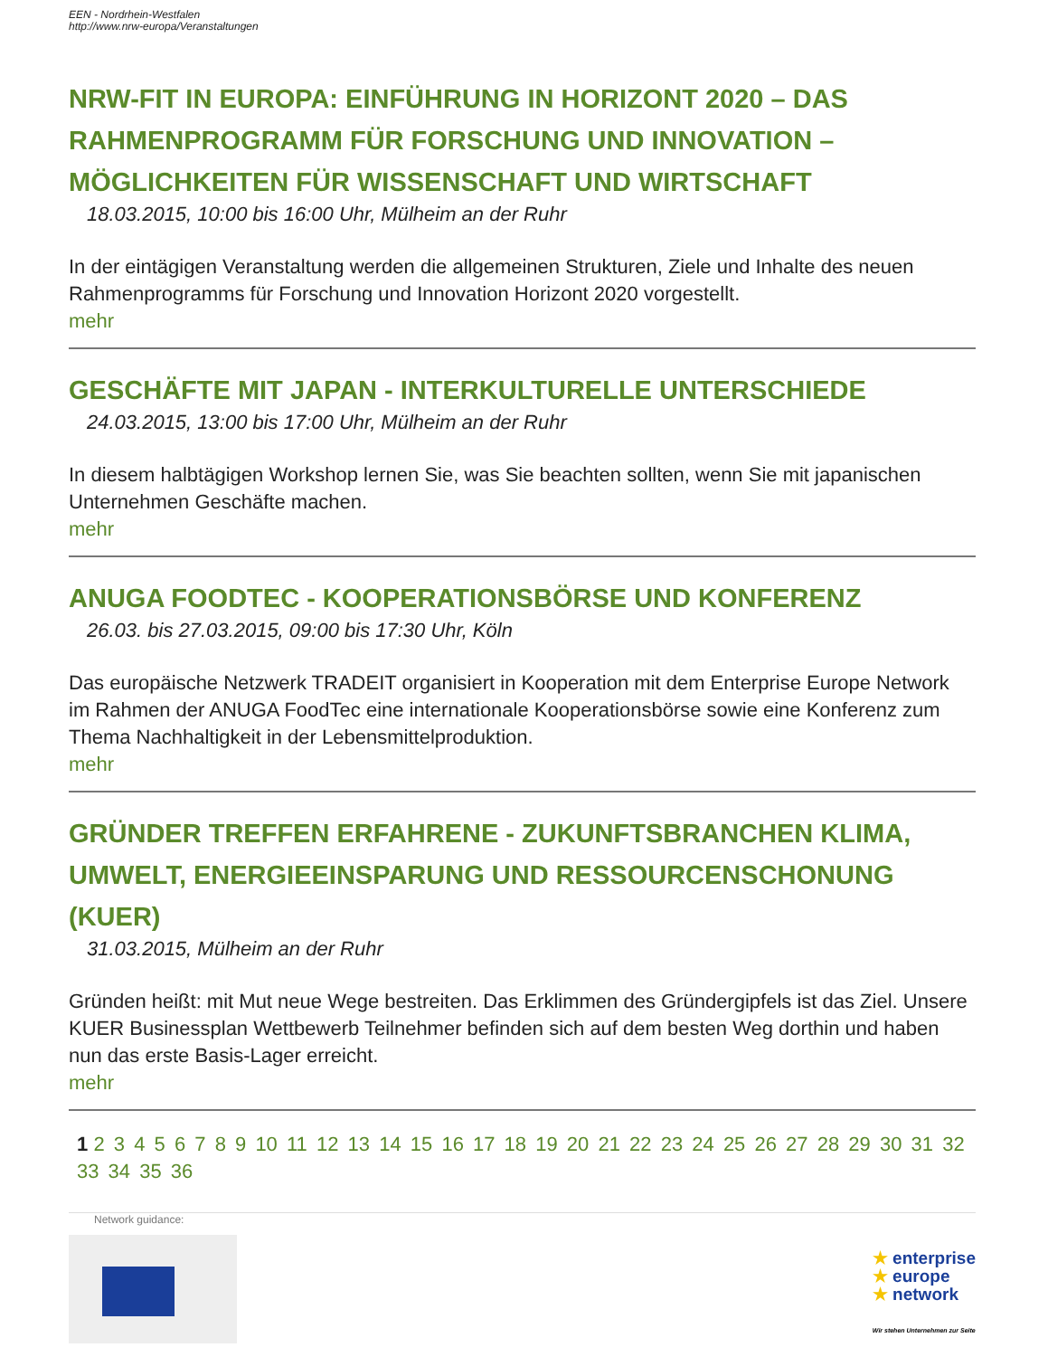EEN - Nordrhein-Westfalen
http://www.nrw-europa/Veranstaltungen
NRW-FIT IN EUROPA: EINFÜHRUNG IN HORIZONT 2020 – DAS RAHMENPROGRAMM FÜR FORSCHUNG UND INNOVATION –MÖGLICHKEITEN FÜR WISSENSCHAFT UND WIRTSCHAFT
18.03.2015, 10:00 bis 16:00 Uhr, Mülheim an der Ruhr
In der eintägigen Veranstaltung werden die allgemeinen Strukturen, Ziele und Inhalte des neuen Rahmenprogramms für Forschung und Innovation Horizont 2020 vorgestellt.
mehr
GESCHÄFTE MIT JAPAN - INTERKULTURELLE UNTERSCHIEDE
24.03.2015, 13:00 bis 17:00 Uhr, Mülheim an der Ruhr
In diesem halbtägigen Workshop lernen Sie, was Sie beachten sollten, wenn Sie mit japanischen Unternehmen Geschäfte machen.
mehr
ANUGA FOODTEC - KOOPERATIONSBÖRSE UND KONFERENZ
26.03. bis 27.03.2015, 09:00 bis 17:30 Uhr, Köln
Das europäische Netzwerk TRADEIT organisiert in Kooperation mit dem Enterprise Europe Network im Rahmen der ANUGA FoodTec eine internationale Kooperationsbörse sowie eine Konferenz zum Thema Nachhaltigkeit in der Lebensmittelproduktion.
mehr
GRÜNDER TREFFEN ERFAHRENE - ZUKUNFTSBRANCHEN KLIMA, UMWELT, ENERGIEEINSPARUNG UND RESSOURCENSCHONUNG (KUER)
31.03.2015, Mülheim an der Ruhr
Gründen heißt: mit Mut neue Wege bestreiten. Das Erklimmen des Gründergipfels ist das Ziel. Unsere KUER Businessplan Wettbewerb Teilnehmer befinden sich auf dem besten Weg dorthin und haben nun das erste Basis-Lager erreicht.
mehr
1 2 3 4 5 6 7 8 9 10 11 12 13 14 15 16 17 18 19 20 21 22 23 24 25 26 27 28 29 30 31 32 33 34 35 36
Network guidance:
★ enterprise
★ europe
★ network
Wir stehen Unternehmen zur Seite